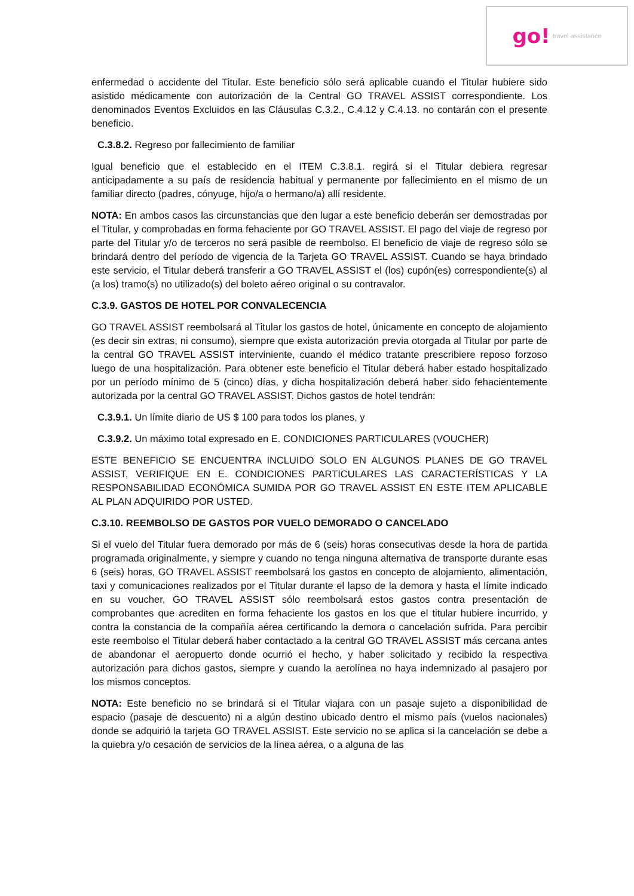go! travel assistance
enfermedad o accidente del Titular. Este beneficio sólo será aplicable cuando el Titular hubiere sido asistido médicamente con autorización de la Central GO TRAVEL ASSIST correspondiente. Los denominados Eventos Excluidos en las Cláusulas C.3.2., C.4.12 y C.4.13. no contarán con el presente beneficio.
C.3.8.2. Regreso por fallecimiento de familiar
Igual beneficio que el establecido en el ITEM C.3.8.1. regirá si el Titular debiera regresar anticipadamente a su país de residencia habitual y permanente por fallecimiento en el mismo de un familiar directo (padres, cónyuge, hijo/a o hermano/a) allí residente.
NOTA: En ambos casos las circunstancias que den lugar a este beneficio deberán ser demostradas por el Titular, y comprobadas en forma fehaciente por GO TRAVEL ASSIST. El pago del viaje de regreso por parte del Titular y/o de terceros no será pasible de reembolso. El beneficio de viaje de regreso sólo se brindará dentro del período de vigencia de la Tarjeta GO TRAVEL ASSIST. Cuando se haya brindado este servicio, el Titular deberá transferir a GO TRAVEL ASSIST el (los) cupón(es) correspondiente(s) al (a los) tramo(s) no utilizado(s) del boleto aéreo original o su contravalor.
C.3.9. GASTOS DE HOTEL POR CONVALECENCIA
GO TRAVEL ASSIST reembolsará al Titular los gastos de hotel, únicamente en concepto de alojamiento (es decir sin extras, ni consumo), siempre que exista autorización previa otorgada al Titular por parte de la central GO TRAVEL ASSIST interviniente, cuando el médico tratante prescribiere reposo forzoso luego de una hospitalización. Para obtener este beneficio el Titular deberá haber estado hospitalizado por un período mínimo de 5 (cinco) días, y dicha hospitalización deberá haber sido fehacientemente autorizada por la central GO TRAVEL ASSIST. Dichos gastos de hotel tendrán:
C.3.9.1. Un límite diario de US $ 100 para todos los planes, y
C.3.9.2. Un máximo total expresado en E. CONDICIONES PARTICULARES (VOUCHER)
ESTE BENEFICIO SE ENCUENTRA INCLUIDO SOLO EN ALGUNOS PLANES DE GO TRAVEL ASSIST, VERIFIQUE EN E. CONDICIONES PARTICULARES LAS CARACTERÍSTICAS Y LA RESPONSABILIDAD ECONÓMICA SUMIDA POR GO TRAVEL ASSIST EN ESTE ITEM APLICABLE AL PLAN ADQUIRIDO POR USTED.
C.3.10. REEMBOLSO DE GASTOS POR VUELO DEMORADO O CANCELADO
Si el vuelo del Titular fuera demorado por más de 6 (seis) horas consecutivas desde la hora de partida programada originalmente, y siempre y cuando no tenga ninguna alternativa de transporte durante esas 6 (seis) horas, GO TRAVEL ASSIST reembolsará los gastos en concepto de alojamiento, alimentación, taxi y comunicaciones realizados por el Titular durante el lapso de la demora y hasta el límite indicado en su voucher, GO TRAVEL ASSIST sólo reembolsará estos gastos contra presentación de comprobantes que acrediten en forma fehaciente los gastos en los que el titular hubiere incurrido, y contra la constancia de la compañía aérea certificando la demora o cancelación sufrida. Para percibir este reembolso el Titular deberá haber contactado a la central GO TRAVEL ASSIST más cercana antes de abandonar el aeropuerto donde ocurrió el hecho, y haber solicitado y recibido la respectiva autorización para dichos gastos, siempre y cuando la aerolínea no haya indemnizado al pasajero por los mismos conceptos.
NOTA: Este beneficio no se brindará si el Titular viajara con un pasaje sujeto a disponibilidad de espacio (pasaje de descuento) ni a algún destino ubicado dentro el mismo país (vuelos nacionales) donde se adquirió la tarjeta GO TRAVEL ASSIST. Este servicio no se aplica si la cancelación se debe a la quiebra y/o cesación de servicios de la línea aérea, o a alguna de las